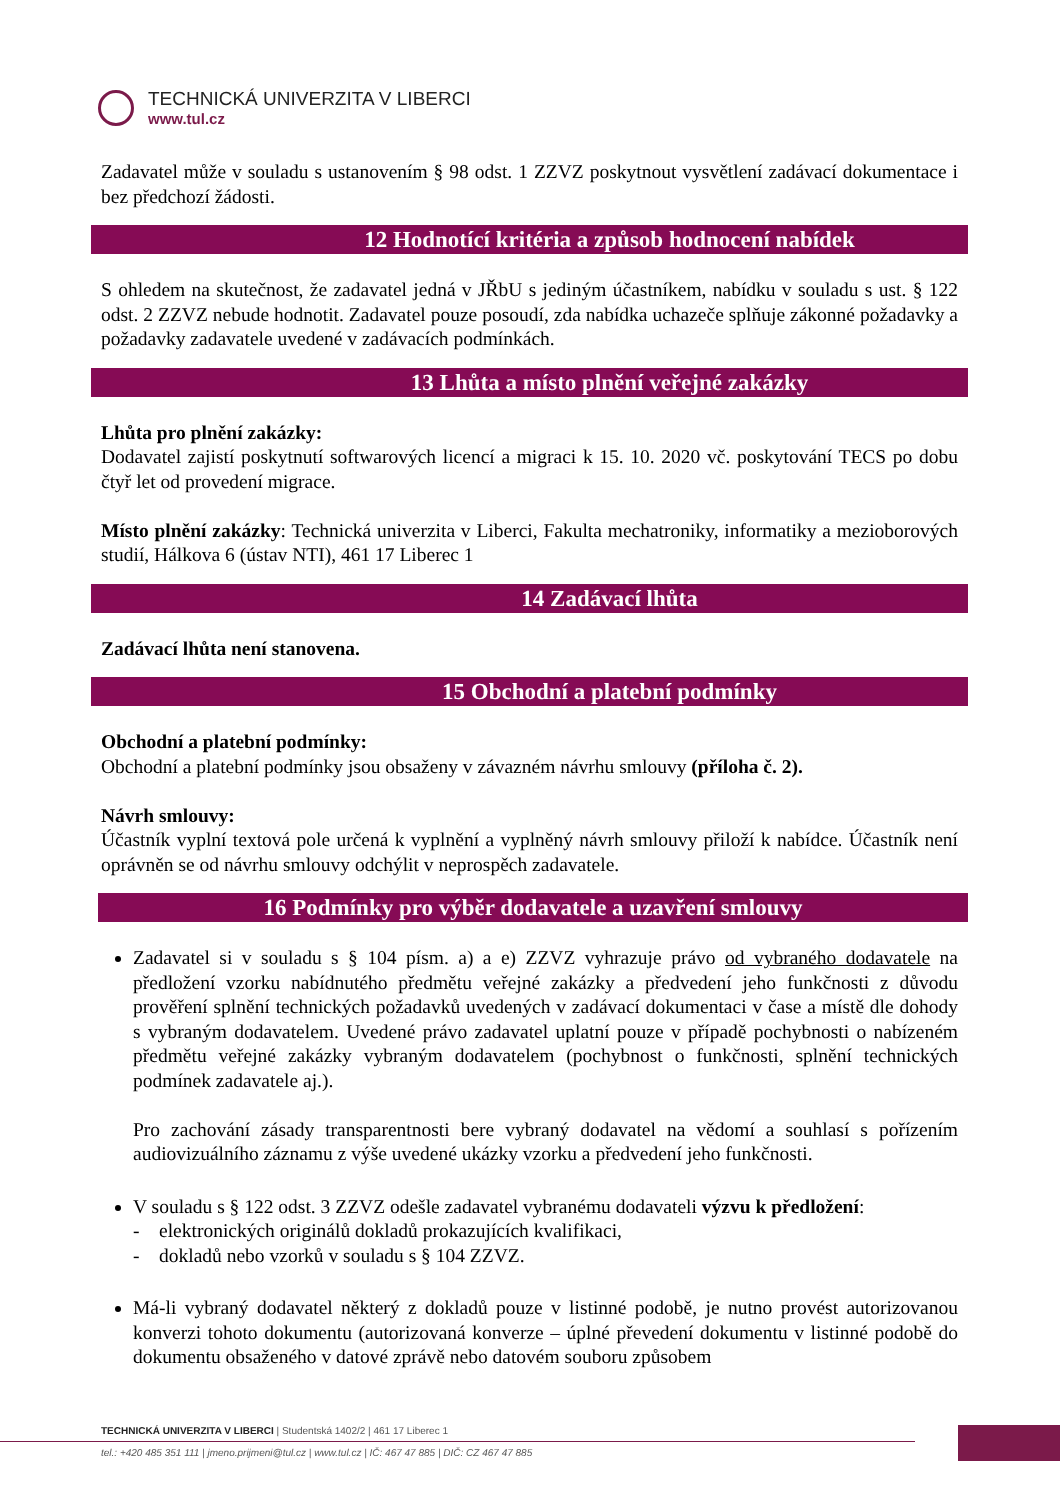TECHNICKÁ UNIVERZITA V LIBERCI
www.tul.cz
Zadavatel může v souladu s ustanovením § 98 odst. 1 ZZVZ poskytnout vysvětlení zadávací dokumentace i bez předchozí žádosti.
12 Hodnotící kritéria a způsob hodnocení nabídek
S ohledem na skutečnost, že zadavatel jedná v JŘbU s jediným účastníkem, nabídku v souladu s ust. § 122 odst. 2 ZZVZ nebude hodnotit. Zadavatel pouze posoudí, zda nabídka uchazeče splňuje zákonné požadavky a požadavky zadavatele uvedené v zadávacích podmínkách.
13 Lhůta a místo plnění veřejné zakázky
Lhůta pro plnění zakázky:
Dodavatel zajistí poskytnutí softwarových licencí a migraci k 15. 10. 2020 vč. poskytování TECS po dobu čtyř let od provedení migrace.
Místo plnění zakázky: Technická univerzita v Liberci, Fakulta mechatroniky, informatiky a mezioborových studií, Hálkova 6 (ústav NTI), 461 17 Liberec 1
14 Zadávací lhůta
Zadávací lhůta není stanovena.
15 Obchodní a platební podmínky
Obchodní a platební podmínky:
Obchodní a platební podmínky jsou obsaženy v závazném návrhu smlouvy (příloha č. 2).
Návrh smlouvy:
Účastník vyplní textová pole určená k vyplnění a vyplněný návrh smlouvy přiloží k nabídce. Účastník není oprávněn se od návrhu smlouvy odchýlit v neprospěch zadavatele.
16 Podmínky pro výběr dodavatele a uzavření smlouvy
Zadavatel si v souladu s § 104 písm. a) a e) ZZVZ vyhrazuje právo od vybraného dodavatele na předložení vzorku nabídnutého předmětu veřejné zakázky a předvedení jeho funkčnosti z důvodu prověření splnění technických požadavků uvedených v zadávací dokumentaci v čase a místě dle dohody s vybraným dodavatelem. Uvedené právo zadavatel uplatní pouze v případě pochybnosti o nabízeném předmětu veřejné zakázky vybraným dodavatelem (pochybnost o funkčnosti, splnění technických podmínek zadavatele aj.).
Pro zachování zásady transparentnosti bere vybraný dodavatel na vědomí a souhlasí s pořízením audiovizuálního záznamu z výše uvedené ukázky vzorku a předvedení jeho funkčnosti.
V souladu s § 122 odst. 3 ZZVZ odešle zadavatel vybranému dodavateli výzvu k předložení:
- elektronických originálů dokladů prokazujících kvalifikaci,
- dokladů nebo vzorků v souladu s § 104 ZZVZ.
Má-li vybraný dodavatel některý z dokladů pouze v listinné podobě, je nutno provést autorizovanou konverzi tohoto dokumentu (autorizovaná konverze – úplné převedení dokumentu v listinné podobě do dokumentu obsaženého v datové zprávě nebo datovém souboru způsobem
TECHNICKÁ UNIVERZITA V LIBERCI | Studentská 1402/2 | 461 17 Liberec 1
tel.: +420 485 351 111 | jmeno.prijmeni@tul.cz | www.tul.cz | IČ: 467 47 885 | DIČ: CZ 467 47 885